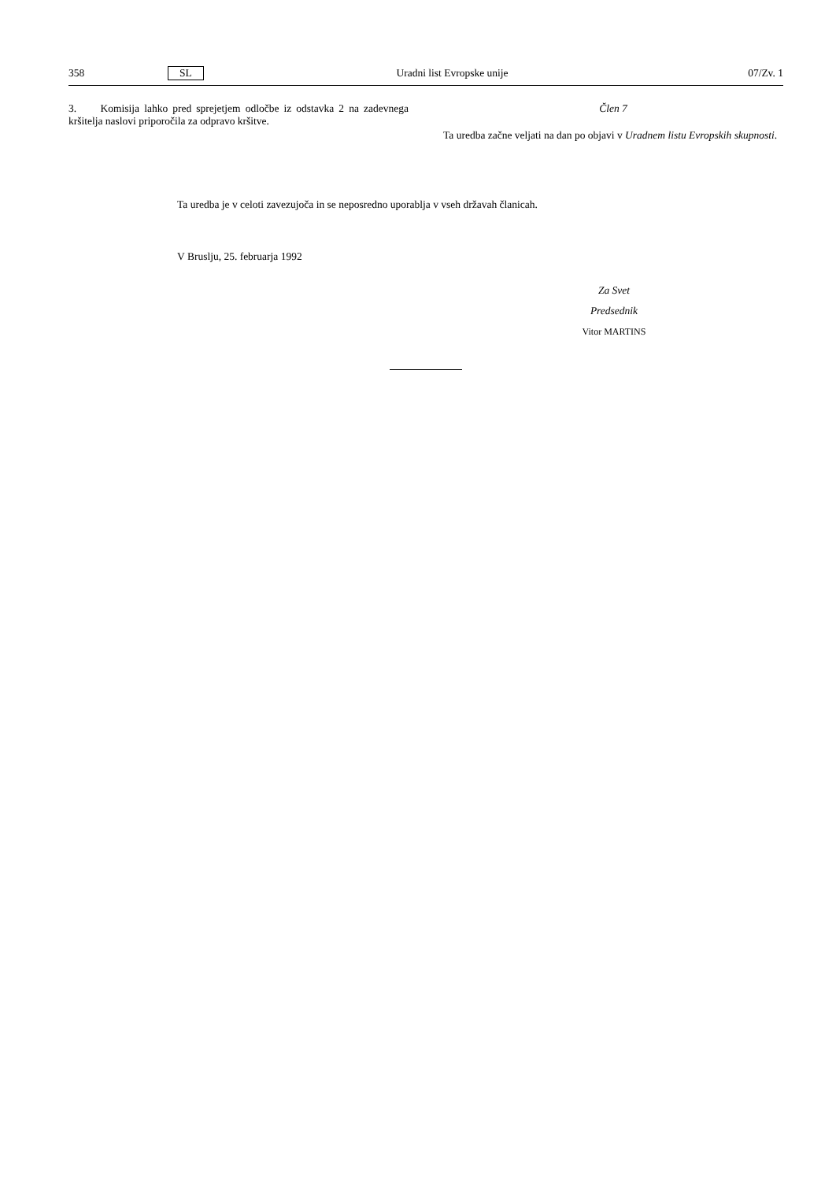358 SL Uradni list Evropske unije 07/Zv. 1
3. Komisija lahko pred sprejetjem odločbe iz odstavka 2 na zadevnega kršitelja naslovi priporočila za odpravo kršitve.
Člen 7
Ta uredba začne veljati na dan po objavi v Uradnem listu Evropskih skupnosti.
Ta uredba je v celoti zavezujoča in se neposredno uporablja v vseh državah članicah.
V Bruslju, 25. februarja 1992
Za Svet
Predsednik
Vitor MARTINS